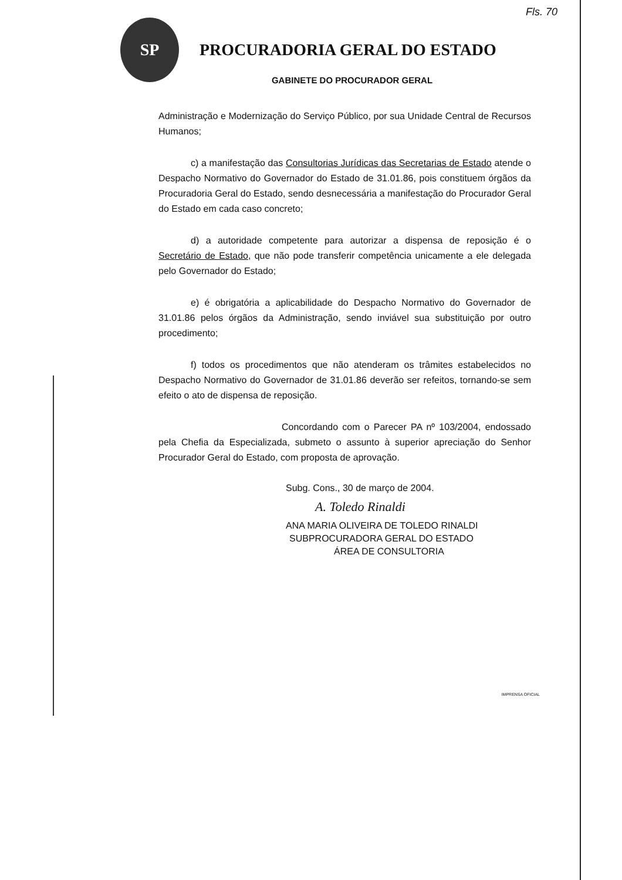Fls. 70
SP
PROCURADORIA GERAL DO ESTADO
GABINETE DO PROCURADOR GERAL
Administração e Modernização do Serviço Público, por sua Unidade Central de Recursos Humanos;
c) a manifestação das Consultorias Jurídicas das Secretarias de Estado atende o Despacho Normativo do Governador do Estado de 31.01.86, pois constituem órgãos da Procuradoria Geral do Estado, sendo desnecessária a manifestação do Procurador Geral do Estado em cada caso concreto;
d) a autoridade competente para autorizar a dispensa de reposição é o Secretário de Estado, que não pode transferir competência unicamente a ele delegada pelo Governador do Estado;
e) é obrigatória a aplicabilidade do Despacho Normativo do Governador de 31.01.86 pelos órgãos da Administração, sendo inviável sua substituição por outro procedimento;
f) todos os procedimentos que não atenderam os trâmites estabelecidos no Despacho Normativo do Governador de 31.01.86 deverão ser refeitos, tornando-se sem efeito o ato de dispensa de reposição.
Concordando com o Parecer PA nº 103/2004, endossado pela Chefia da Especializada, submeto o assunto à superior apreciação do Senhor Procurador Geral do Estado, com proposta de aprovação.
Subg. Cons., 30 de março de 2004.
A. Toledo Rinaldi
ANA MARIA OLIVEIRA DE TOLEDO RINALDI
SUBPROCURADORA GERAL DO ESTADO
ÁREA DE CONSULTORIA
IMPRENSA OFICIAL